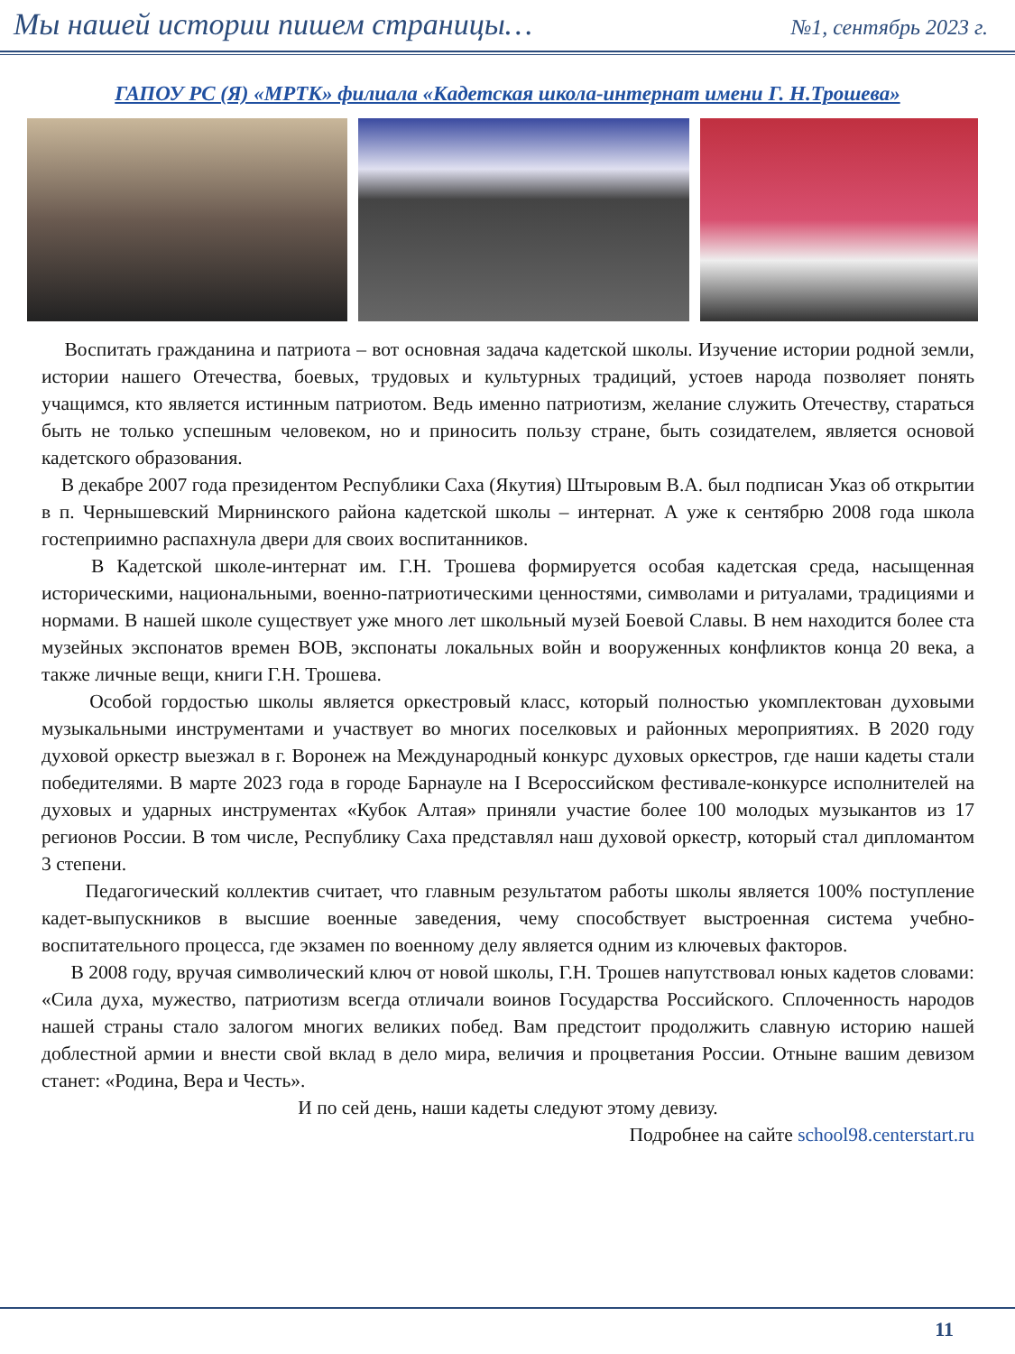Мы нашей истории пишем страницы… №1, сентябрь 2023 г.
ГАПОУ РС (Я) «МРТК» филиала «Кадетская школа-интернат имени Г. Н.Трошева»
Воспитать гражданина и патриота – вот основная задача кадетской школы. Изучение истории родной земли, истории нашего Отечества, боевых, трудовых и культурных традиций, устоев народа позволяет понять учащимся, кто является истинным патриотом. Ведь именно патриотизм, желание служить Отечеству, стараться быть не только успешным человеком, но и приносить пользу стране, быть созидателем, является основой кадетского образования.
В декабре 2007 года президентом Республики Саха (Якутия) Штыровым В.А. был подписан Указ об открытии в п. Чернышевский Мирнинского района кадетской школы – интернат. А уже к сентябрю 2008 года школа гостеприимно распахнула двери для своих воспитанников.
В Кадетской школе-интернат им. Г.Н. Трошева формируется особая кадетская среда, насыщенная историческими, национальными, военно-патриотическими ценностями, символами и ритуалами, традициями и нормами. В нашей школе существует уже много лет школьный музей Боевой Славы. В нем находится более ста музейных экспонатов времен ВОВ, экспонаты локальных войн и вооруженных конфликтов конца 20 века, а также личные вещи, книги Г.Н. Трошева.
Особой гордостью школы является оркестровый класс, который полностью укомплектован духовыми музыкальными инструментами и участвует во многих поселковых и районных мероприятиях. В 2020 году духовой оркестр выезжал в г. Воронеж на Международный конкурс духовых оркестров, где наши кадеты стали победителями. В марте 2023 года в городе Барнауле на I Всероссийском фестивале-конкурсе исполнителей на духовых и ударных инструментах «Кубок Алтая» приняли участие более 100 молодых музыкантов из 17 регионов России. В том числе, Республику Саха представлял наш духовой оркестр, который стал дипломантом 3 степени.
Педагогический коллектив считает, что главным результатом работы школы является 100% поступление кадет-выпускников в высшие военные заведения, чему способствует выстроенная система учебно-воспитательного процесса, где экзамен по военному делу является одним из ключевых факторов.
В 2008 году, вручая символический ключ от новой школы, Г.Н. Трошев напутствовал юных кадетов словами: «Сила духа, мужество, патриотизм всегда отличали воинов Государства Российского. Сплоченность народов нашей страны стало залогом многих великих побед. Вам предстоит продолжить славную историю нашей доблестной армии и внести свой вклад в дело мира, величия и процветания России. Отныне вашим девизом станет: «Родина, Вера и Честь».
И по сей день, наши кадеты следуют этому девизу.
Подробнее на сайте school98.centerstart.ru
11